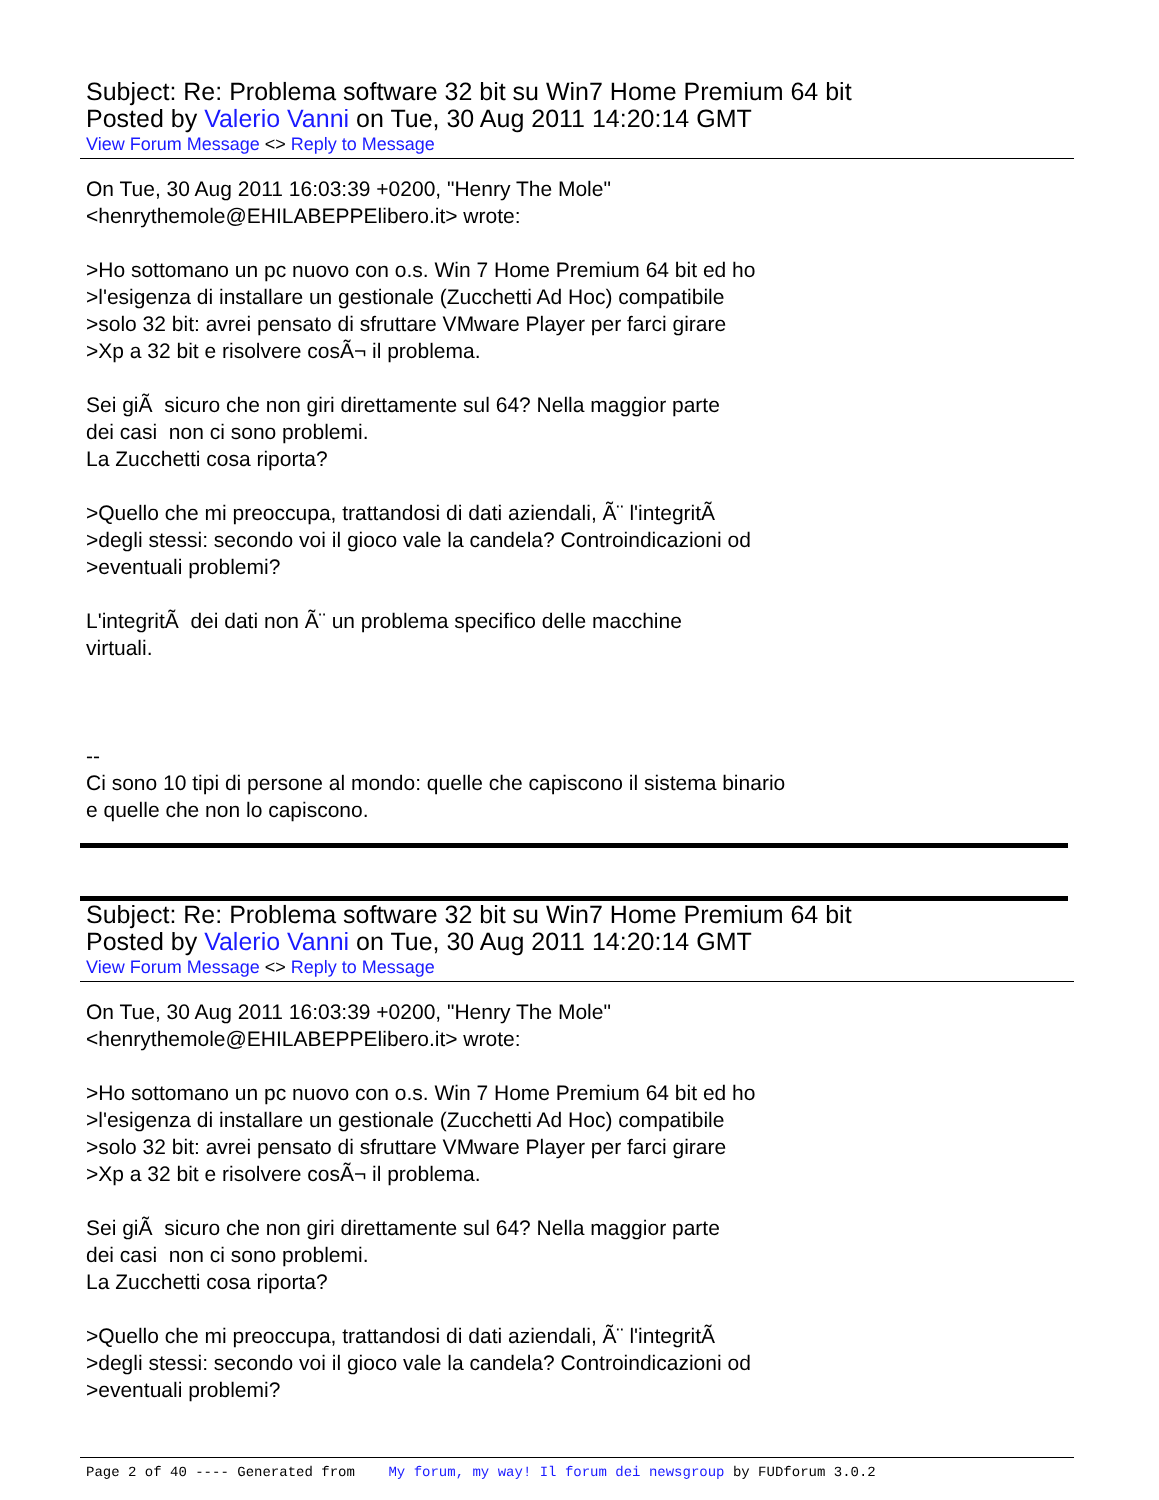Subject: Re: Problema software 32 bit su Win7 Home Premium 64 bit
Posted by Valerio Vanni on Tue, 30 Aug 2011 14:20:14 GMT
View Forum Message <> Reply to Message
On Tue, 30 Aug 2011 16:03:39 +0200, "Henry The Mole" <henrythemole@EHILABEPPElibero.it> wrote: >Ho sottomano un pc nuovo con o.s. Win 7 Home Premium 64 bit ed ho >l'esigenza di installare un gestionale (Zucchetti Ad Hoc) compatibile >solo 32 bit: avrei pensato di sfruttare VMware Player per farci girare >Xp a 32 bit e risolvere cosÃ¬ il problema. Sei giÃ sicuro che non giri direttamente sul 64? Nella maggior parte dei casi non ci sono problemi. La Zucchetti cosa riporta? >Quello che mi preoccupa, trattandosi di dati aziendali, Ã¨ l'integritÃ >degli stessi: secondo voi il gioco vale la candela? Controindicazioni od >eventuali problemi? L'integritÃ dei dati non Ã¨ un problema specifico delle macchine virtuali. -- Ci sono 10 tipi di persone al mondo: quelle che capiscono il sistema binario e quelle che non lo capiscono.
Subject: Re: Problema software 32 bit su Win7 Home Premium 64 bit
Posted by Valerio Vanni on Tue, 30 Aug 2011 14:20:14 GMT
View Forum Message <> Reply to Message
On Tue, 30 Aug 2011 16:03:39 +0200, "Henry The Mole" <henrythemole@EHILABEPPElibero.it> wrote: >Ho sottomano un pc nuovo con o.s. Win 7 Home Premium 64 bit ed ho >l'esigenza di installare un gestionale (Zucchetti Ad Hoc) compatibile >solo 32 bit: avrei pensato di sfruttare VMware Player per farci girare >Xp a 32 bit e risolvere cosÃ¬ il problema. Sei giÃ sicuro che non giri direttamente sul 64? Nella maggior parte dei casi non ci sono problemi. La Zucchetti cosa riporta? >Quello che mi preoccupa, trattandosi di dati aziendali, Ã¨ l'integritÃ >degli stessi: secondo voi il gioco vale la candela? Controindicazioni od >eventuali problemi?
Page 2 of 40 ---- Generated from My forum, my way! Il forum dei newsgroup by FUDforum 3.0.2